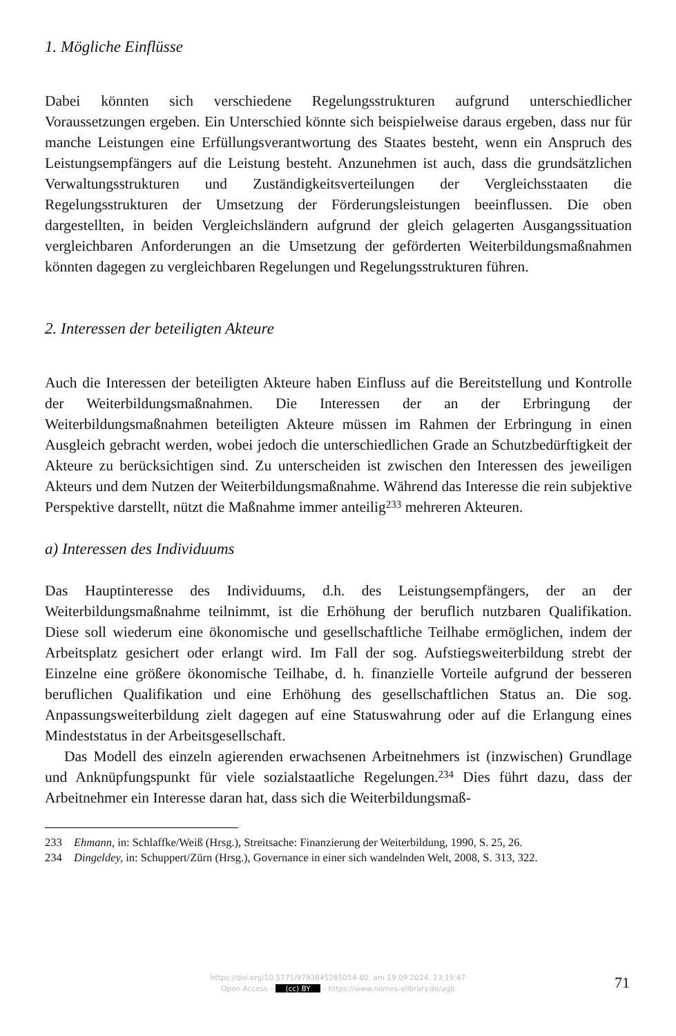1. Mögliche Einflüsse
Dabei könnten sich verschiedene Regelungsstrukturen aufgrund unterschiedlicher Voraussetzungen ergeben. Ein Unterschied könnte sich beispielweise daraus ergeben, dass nur für manche Leistungen eine Erfüllungsverantwortung des Staates besteht, wenn ein Anspruch des Leistungsempfängers auf die Leistung besteht. Anzunehmen ist auch, dass die grundsätzlichen Verwaltungsstrukturen und Zuständigkeitsverteilungen der Vergleichsstaaten die Regelungsstrukturen der Umsetzung der Förderungsleistungen beeinflussen. Die oben dargestellten, in beiden Vergleichsländern aufgrund der gleich gelagerten Ausgangssituation vergleichbaren Anforderungen an die Umsetzung der geförderten Weiterbildungsmaßnahmen könnten dagegen zu vergleichbaren Regelungen und Regelungsstrukturen führen.
2. Interessen der beteiligten Akteure
Auch die Interessen der beteiligten Akteure haben Einfluss auf die Bereitstellung und Kontrolle der Weiterbildungsmaßnahmen. Die Interessen der an der Erbringung der Weiterbildungsmaßnahmen beteiligten Akteure müssen im Rahmen der Erbringung in einen Ausgleich gebracht werden, wobei jedoch die unterschiedlichen Grade an Schutzbedürftigkeit der Akteure zu berücksichtigen sind. Zu unterscheiden ist zwischen den Interessen des jeweiligen Akteurs und dem Nutzen der Weiterbildungsmaßnahme. Während das Interesse die rein subjektive Perspektive darstellt, nützt die Maßnahme immer anteilig<sup>233</sup> mehreren Akteuren.
a) Interessen des Individuums
Das Hauptinteresse des Individuums, d.h. des Leistungsempfängers, der an der Weiterbildungsmaßnahme teilnimmt, ist die Erhöhung der beruflich nutzbaren Qualifikation. Diese soll wiederum eine ökonomische und gesellschaftliche Teilhabe ermöglichen, indem der Arbeitsplatz gesichert oder erlangt wird. Im Fall der sog. Aufstiegsweiterbildung strebt der Einzelne eine größere ökonomische Teilhabe, d. h. finanzielle Vorteile aufgrund der besseren beruflichen Qualifikation und eine Erhöhung des gesellschaftlichen Status an. Die sog. Anpassungsweiterbildung zielt dagegen auf eine Statuswahrung oder auf die Erlangung eines Mindeststatus in der Arbeitsgesellschaft.
Das Modell des einzeln agierenden erwachsenen Arbeitnehmers ist (inzwischen) Grundlage und Anknüpfungspunkt für viele sozialstaatliche Regelungen.<sup>234</sup> Dies führt dazu, dass der Arbeitnehmer ein Interesse daran hat, dass sich die Weiterbildungsmaß-
233 Ehmann, in: Schlaffke/Weiß (Hrsg.), Streitsache: Finanzierung der Weiterbildung, 1990, S. 25, 26.
234 Dingeldey, in: Schuppert/Zürn (Hrsg.), Governance in einer sich wandelnden Welt, 2008, S. 313, 322.
https://doi.org/10.5771/9783845285054-60, am 19.09.2024, 23:19:47
Open Access – (cc) BY – https://www.nomos-elibrary.de/agb
71